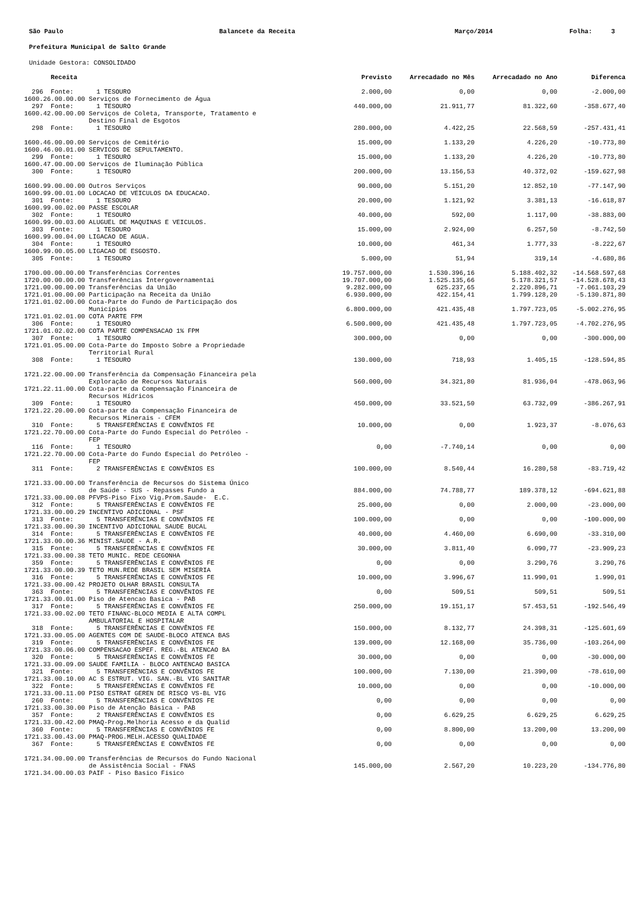São Paulo
Balancete da Receita
Março/2014
Folha: 3
Prefeitura Municipal de Salto Grande
Unidade Gestora: CONSOLIDADO
| Receita | Previsto | Arrecadado no Mês | Arrecadado no Ano | Diferenca |
| --- | --- | --- | --- | --- |
| 296 Fonte: 1 TESOURO | 2.000,00 | 0,00 | 0,00 | -2.000,00 |
| 1600.26.00.00.00 Serviços de Fornecimento de Água | | | | |
| 297 Fonte: 1 TESOURO | 440.000,00 | 21.911,77 | 81.322,60 | -358.677,40 |
| 1600.42.00.00.00 Serviços de Coleta, Transporte, Tratamento e Destino Final de Esgotos | | | | |
| 298 Fonte: 1 TESOURO | 280.000,00 | 4.422,25 | 22.568,59 | -257.431,41 |
| 1600.46.00.00.00 Serviços de Cemitério | 15.000,00 | 1.133,20 | 4.226,20 | -10.773,80 |
| 1600.46.00.01.00 SERVICOS DE SEPULTAMENTO. | | | | |
| 299 Fonte: 1 TESOURO | 15.000,00 | 1.133,20 | 4.226,20 | -10.773,80 |
| 1600.47.00.00.00 Serviços de Iluminação Pública | | | | |
| 300 Fonte: 1 TESOURO | 200.000,00 | 13.156,53 | 40.372,02 | -159.627,98 |
| 1600.99.00.00.00 Outros Serviços | 90.000,00 | 5.151,20 | 12.852,10 | -77.147,90 |
| 1600.99.00.01.00 LOCACAO DE VEICULOS DA EDUCACAO. | | | | |
| 301 Fonte: 1 TESOURO | 20.000,00 | 1.121,92 | 3.381,13 | -16.618,87 |
| 1600.99.00.02.00 PASSE ESCOLAR | | | | |
| 302 Fonte: 1 TESOURO | 40.000,00 | 592,00 | 1.117,00 | -38.883,00 |
| 1600.99.00.03.00 ALUGUEL DE MAQUINAS E VEICULOS. | | | | |
| 303 Fonte: 1 TESOURO | 15.000,00 | 2.924,00 | 6.257,50 | -8.742,50 |
| 1600.99.00.04.00 LIGACAO DE AGUA. | | | | |
| 304 Fonte: 1 TESOURO | 10.000,00 | 461,34 | 1.777,33 | -8.222,67 |
| 1600.99.00.05.00 LIGACAO DE ESGOSTO. | | | | |
| 305 Fonte: 1 TESOURO | 5.000,00 | 51,94 | 319,14 | -4.680,86 |
| 1700.00.00.00.00 Transferências Correntes | 19.757.000,00 | 1.530.396,16 | 5.188.402,32 | -14.568.597,68 |
| 1720.00.00.00.00 Transferências Intergovernamentai | 19.707.000,00 | 1.525.135,66 | 5.178.321,57 | -14.528.678,43 |
| 1721.00.00.00.00 Transferências da União | 9.282.000,00 | 625.237,65 | 2.220.896,71 | -7.061.103,29 |
| 1721.01.00.00.00 Participação na Receita da União | 6.930.000,00 | 422.154,41 | 1.799.128,20 | -5.130.871,80 |
| 1721.01.02.00.00 Cota-Parte do Fundo de Participação dos Municípios | 6.800.000,00 | 421.435,48 | 1.797.723,05 | -5.002.276,95 |
| 1721.01.02.01.00 COTA PARTE FPM | | | | |
| 306 Fonte: 1 TESOURO | 6.500.000,00 | 421.435,48 | 1.797.723,05 | -4.702.276,95 |
| 1721.01.02.02.00 COTA PARTE COMPENSACAO 1% FPM | | | | |
| 307 Fonte: 1 TESOURO | 300.000,00 | 0,00 | 0,00 | -300.000,00 |
| 1721.01.05.00.00 Cota-Parte do Imposto Sobre a Propriedade Territorial Rural | | | | |
| 308 Fonte: 1 TESOURO | 130.000,00 | 718,93 | 1.405,15 | -128.594,85 |
| 1721.22.00.00.00 Transferência da Compensação Financeira pela Exploração de Recursos Naturais | 560.000,00 | 34.321,80 | 81.936,04 | -478.063,96 |
| 1721.22.11.00.00 Cota-parte da Compensação Financeira de Recursos Hídricos | | | | |
| 309 Fonte: 1 TESOURO | 450.000,00 | 33.521,50 | 63.732,09 | -386.267,91 |
| 1721.22.20.00.00 Cota-parte da Compensação Financeira de Recursos Minerais - CFEM | | | | |
| 310 Fonte: 5 TRANSFERÊNCIAS E CONVÊNIOS FE | 10.000,00 | 0,00 | 1.923,37 | -8.076,63 |
| 1721.22.70.00.00 Cota-Parte do Fundo Especial do Petróleo - FEP | | | | |
| 116 Fonte: 1 TESOURO | 0,00 | -7.740,14 | 0,00 | 0,00 |
| 1721.22.70.00.00 Cota-Parte do Fundo Especial do Petróleo - FEP | | | | |
| 311 Fonte: 2 TRANSFERÊNCIAS E CONVÊNIOS ES | 100.000,00 | 8.540,44 | 16.280,58 | -83.719,42 |
| 1721.33.00.00.00 Transferência de Recursos do Sistema Único de Saúde - SUS - Repasses Fundo a | 884.000,00 | 74.788,77 | 189.378,12 | -694.621,88 |
| 1721.33.00.00.08 PFVPS-Piso Fixo Vig.Prom.Saude- E.C. | | | | |
| 312 Fonte: 5 TRANSFERÊNCIAS E CONVÊNIOS FE | 25.000,00 | 0,00 | 2.000,00 | -23.000,00 |
| 1721.33.00.00.29 INCENTIVO ADICIONAL - PSF | | | | |
| 313 Fonte: 5 TRANSFERÊNCIAS E CONVÊNIOS FE | 100.000,00 | 0,00 | 0,00 | -100.000,00 |
| 1721.33.00.00.30 INCENTIVO ADICIONAL SAUDE BUCAL | | | | |
| 314 Fonte: 5 TRANSFERÊNCIAS E CONVÊNIOS FE | 40.000,00 | 4.460,00 | 6.690,00 | -33.310,00 |
| 1721.33.00.00.36 MINIST.SAUDE - A.R. | | | | |
| 315 Fonte: 5 TRANSFERÊNCIAS E CONVÊNIOS FE | 30.000,00 | 3.811,40 | 6.090,77 | -23.909,23 |
| 1721.33.00.00.38 TETO MUNIC. REDE CEGONHA | | | | |
| 359 Fonte: 5 TRANSFERÊNCIAS E CONVÊNIOS FE | 0,00 | 0,00 | 3.290,76 | 3.290,76 |
| 1721.33.00.00.39 TETO MUN.REDE BRASIL SEM MISERIA | | | | |
| 316 Fonte: 5 TRANSFERÊNCIAS E CONVÊNIOS FE | 10.000,00 | 3.996,67 | 11.990,01 | 1.990,01 |
| 1721.33.00.00.42 PROJETO OLHAR BRASIL CONSULTA | | | | |
| 363 Fonte: 5 TRANSFERÊNCIAS E CONVÊNIOS FE | 0,00 | 509,51 | 509,51 | 509,51 |
| 1721.33.00.01.00 Piso de Atencao Basica - PAB | | | | |
| 317 Fonte: 5 TRANSFERÊNCIAS E CONVÊNIOS FE | 250.000,00 | 19.151,17 | 57.453,51 | -192.546,49 |
| 1721.33.00.02.00 TETO FINANC-BLOCO MEDIA E ALTA COMPL AMBULATORIAL E HOSPITALAR | | | | |
| 318 Fonte: 5 TRANSFERÊNCIAS E CONVÊNIOS FE | 150.000,00 | 8.132,77 | 24.398,31 | -125.601,69 |
| 1721.33.00.05.00 AGENTES COM DE SAUDE-BLOCO ATENCA BAS | | | | |
| 319 Fonte: 5 TRANSFERÊNCIAS E CONVÊNIOS FE | 139.000,00 | 12.168,00 | 35.736,00 | -103.264,00 |
| 1721.33.00.06.00 COMPENSACAO ESPEF. REG.-BL ATENCAO BA | | | | |
| 320 Fonte: 5 TRANSFERÊNCIAS E CONVÊNIOS FE | 30.000,00 | 0,00 | 0,00 | -30.000,00 |
| 1721.33.00.09.00 SAUDE FAMILIA - BLOCO ANTENCAO BASICA | | | | |
| 321 Fonte: 5 TRANSFERÊNCIAS E CONVÊNIOS FE | 100.000,00 | 7.130,00 | 21.390,00 | -78.610,00 |
| 1721.33.00.10.00 AC S ESTRUT. VIG. SAN.-BL VIG SANITAR | | | | |
| 322 Fonte: 5 TRANSFERÊNCIAS E CONVÊNIOS FE | 10.000,00 | 0,00 | 0,00 | -10.000,00 |
| 1721.33.00.11.00 PISO ESTRAT GEREN DE RISCO VS-BL VIG | | | | |
| 260 Fonte: 5 TRANSFERÊNCIAS E CONVÊNIOS FE | 0,00 | 0,00 | 0,00 | 0,00 |
| 1721.33.00.30.00 Piso de Atenção Básica - PAB | | | | |
| 357 Fonte: 2 TRANSFERÊNCIAS E CONVÊNIOS ES | 0,00 | 6.629,25 | 6.629,25 | 6.629,25 |
| 1721.33.00.42.00 PMAQ-Prog.Melhoria Acesso e da Qualid | | | | |
| 360 Fonte: 5 TRANSFERÊNCIAS E CONVÊNIOS FE | 0,00 | 8.800,00 | 13.200,00 | 13.200,00 |
| 1721.33.00.43.00 PMAQ-PROG.MELH.ACESSO QUALIDADE | | | | |
| 367 Fonte: 5 TRANSFERÊNCIAS E CONVÊNIOS FE | 0,00 | 0,00 | 0,00 | 0,00 |
| 1721.34.00.00.00 Transferências de Recursos do Fundo Nacional de Assistência Social - FNAS | 145.000,00 | 2.567,20 | 10.223,20 | -134.776,80 |
| 1721.34.00.00.03 PAIF - Piso Basico Fisico | | | | |